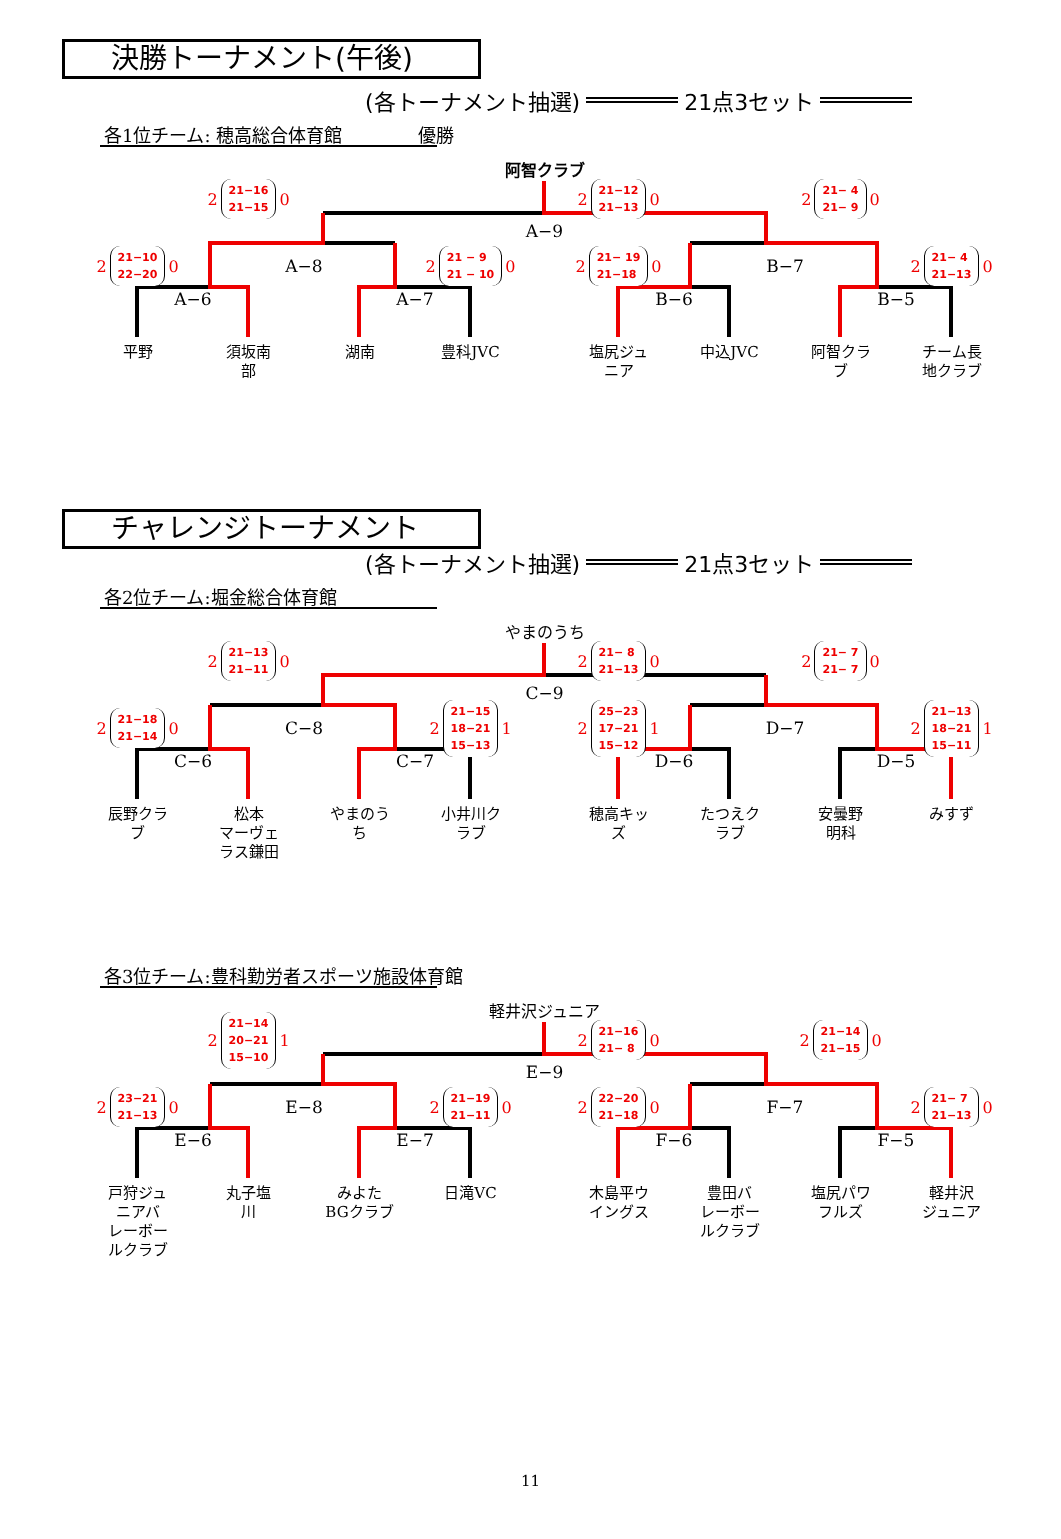決勝トーナメント(午後)
(各トーナメント抽選) 21点3セット
各1位チーム: 穂高総合体育館 優勝
阿智クラブ
2 21−16
21−15 0
2 21−12
21−13 0
2 21− 4
21− 9 0
A−9
2 21−10
22−20 0
A−8
2 21 − 9
21 − 10 0
2 21− 19
21−18 0
B−7
2 21− 4
21−13 0
A−6
A−7
B−6
B−5
平野
須坂南
部
湖南
豊科JVC
塩尻ジュ
ニア
中込JVC
阿智クラ
ブ
チーム長
地クラブ
チャレンジトーナメント
(各トーナメント抽選) 21点3セット
各2位チーム:堀金総合体育館
やまのうち
2 21−13
21−11 0
2 21− 8
21−13 0
2 21− 7
21− 7 0
C−9
2 21−18
21−14 0
C−8
2 21−15
18−21
15−13 1
2 25−23
17−21
15−12 1
D−7
2 21−13
18−21
15−11 1
C−6
C−7
D−6
D−5
辰野クラ
ブ
松本
マーヴェ
ラス鎌田
やまのう
ち
小井川ク
ラブ
穂高キッ
ズ
たつえク
ラブ
安曇野
明科
みすず
各3位チーム:豊科勤労者スポーツ施設体育館
軽井沢ジュニア
2 21−14
20−21
15−10 1
2 21−16
21− 8 0
2 21−14
21−15 0
E−9
2 23−21
21−13 0
E−8
2 21−19
21−11 0
2 22−20
21−18 0
F−7
2 21− 7
21−13 0
E−6
E−7
F−6
F−5
戸狩ジュ
ニアバ
レーボー
ルクラブ
丸子塩
川
みよた
BGクラブ
日滝VC
木島平ウ
イングス
豊田バ
レーボー
ルクラブ
塩尻パワ
フルズ
軽井沢
ジュニア
11